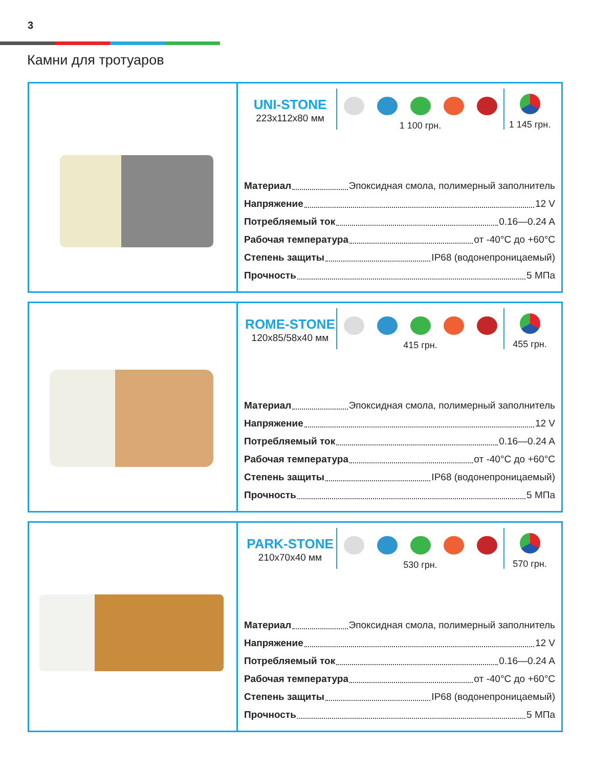3
Камни для тротуаров
UNI-STONE
223x112x80 мм
1 100 грн. 1 145 грн.
Материал Эпоксидная смола, полимерный заполнитель
Напряжение 12 V
Потребляемый ток 0.16—0.24 A
Рабочая температура от -40°C до +60°C
Степень защиты IP68 (водонепроницаемый)
Прочность 5 МПа
ROME-STONE
120x85/58x40 мм
415 грн. 455 грн.
Материал Эпоксидная смола, полимерный заполнитель
Напряжение 12 V
Потребляемый ток 0.16—0.24 A
Рабочая температура от -40°C до +60°C
Степень защиты IP68 (водонепроницаемый)
Прочность 5 МПа
PARK-STONE
210x70x40 мм
530 грн. 570 грн.
Материал Эпоксидная смола, полимерный заполнитель
Напряжение 12 V
Потребляемый ток 0.16—0.24 A
Рабочая температура от -40°C до +60°C
Степень защиты IP68 (водонепроницаемый)
Прочность 5 МПа